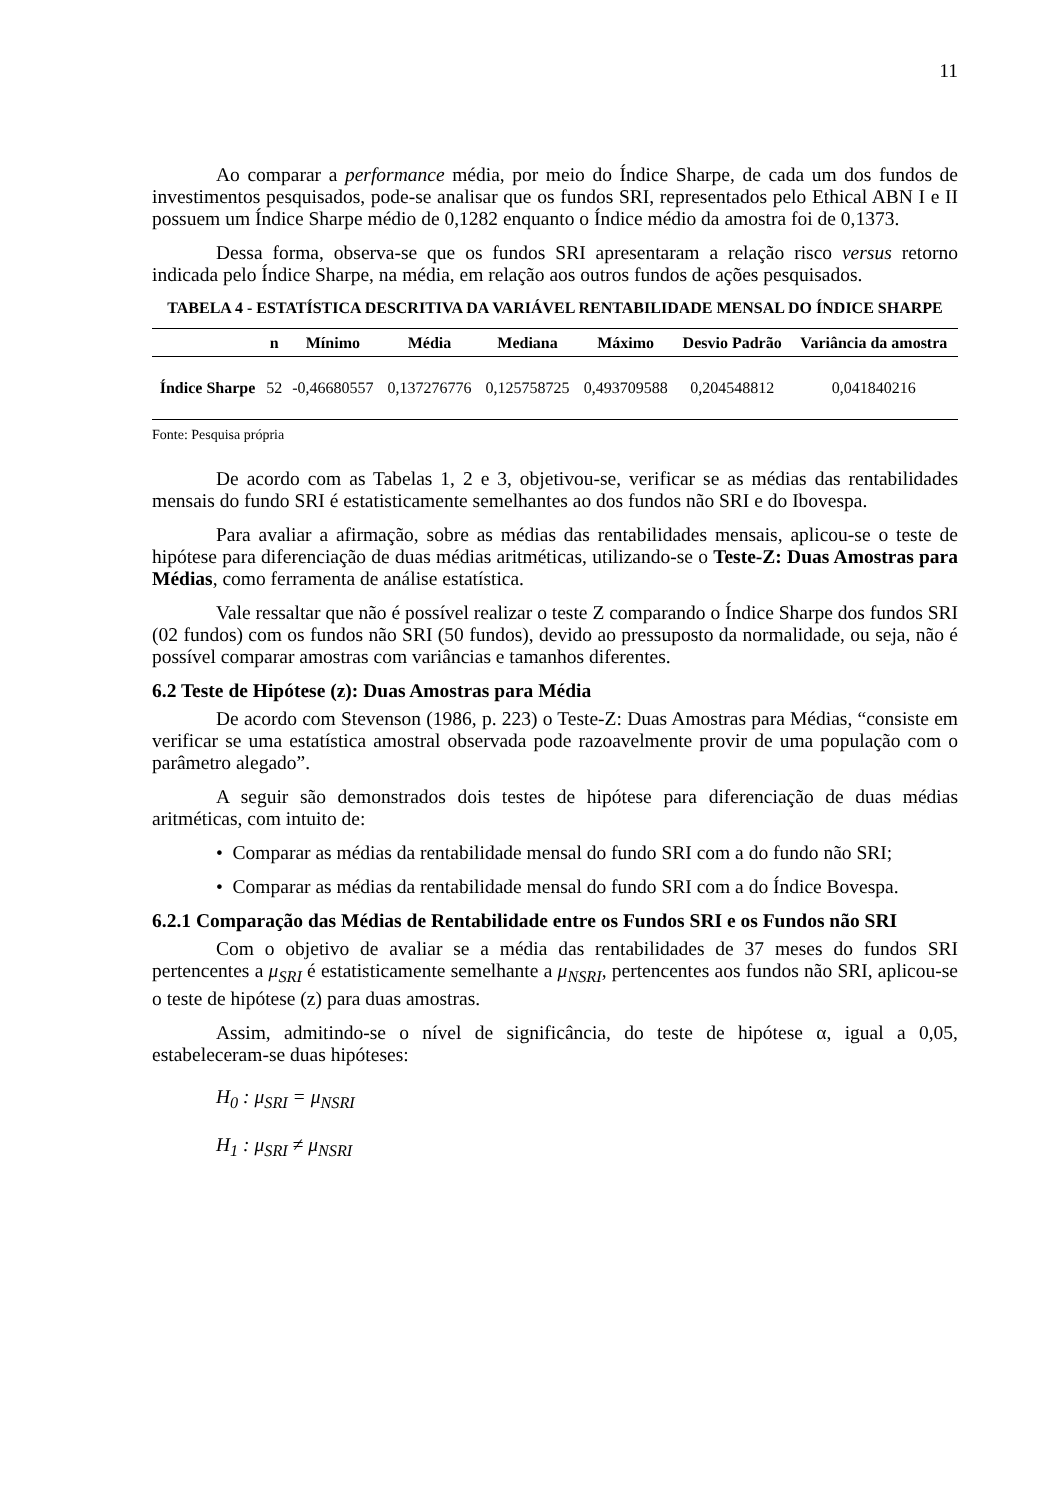11
Ao comparar a performance média, por meio do Índice Sharpe, de cada um dos fundos de investimentos pesquisados, pode-se analisar que os fundos SRI, representados pelo Ethical ABN I e II possuem um Índice Sharpe médio de 0,1282 enquanto o Índice médio da amostra foi de 0,1373.
Dessa forma, observa-se que os fundos SRI apresentaram a relação risco versus retorno indicada pelo Índice Sharpe, na média, em relação aos outros fundos de ações pesquisados.
TABELA 4 - ESTATÍSTICA DESCRITIVA DA VARIÁVEL RENTABILIDADE MENSAL DO ÍNDICE SHARPE
| | n | Mínimo | Média | Mediana | Máximo | Desvio Padrão | Variância da amostra |
| --- | --- | --- | --- | --- | --- | --- | --- |
| Índice Sharpe | 52 | -0,46680557 | 0,137276776 | 0,125758725 | 0,493709588 | 0,204548812 | 0,041840216 |
Fonte: Pesquisa própria
De acordo com as Tabelas 1, 2 e 3, objetivou-se, verificar se as médias das rentabilidades mensais do fundo SRI é estatisticamente semelhantes ao dos fundos não SRI e do Ibovespa.
Para avaliar a afirmação, sobre as médias das rentabilidades mensais, aplicou-se o teste de hipótese para diferenciação de duas médias aritméticas, utilizando-se o Teste-Z: Duas Amostras para Médias, como ferramenta de análise estatística.
Vale ressaltar que não é possível realizar o teste Z comparando o Índice Sharpe dos fundos SRI (02 fundos) com os fundos não SRI (50 fundos), devido ao pressuposto da normalidade, ou seja, não é possível comparar amostras com variâncias e tamanhos diferentes.
6.2 Teste de Hipótese (z): Duas Amostras para Média
De acordo com Stevenson (1986, p. 223) o Teste-Z: Duas Amostras para Médias, “consiste em verificar se uma estatística amostral observada pode razoavelmente provir de uma população com o parâmetro alegado”.
A seguir são demonstrados dois testes de hipótese para diferenciação de duas médias aritméticas, com intuito de:
• Comparar as médias da rentabilidade mensal do fundo SRI com a do fundo não SRI;
• Comparar as médias da rentabilidade mensal do fundo SRI com a do Índice Bovespa.
6.2.1 Comparação das Médias de Rentabilidade entre os Fundos SRI e os Fundos não SRI
Com o objetivo de avaliar se a média das rentabilidades de 37 meses do fundos SRI pertencentes a μ<sub>SRI</sub> é estatisticamente semelhante a μ<sub>NSRI</sub>, pertencentes aos fundos não SRI, aplicou-se o teste de hipótese (z) para duas amostras.
Assim, admitindo-se o nível de significância, do teste de hipótese α, igual a 0,05, estabeleceram-se duas hipóteses:
H<sub>0</sub> : μ<sub>SRI</sub> = μ<sub>NSRI</sub>
H<sub>1</sub> : μ<sub>SRI</sub> ≠ μ<sub>NSRI</sub>